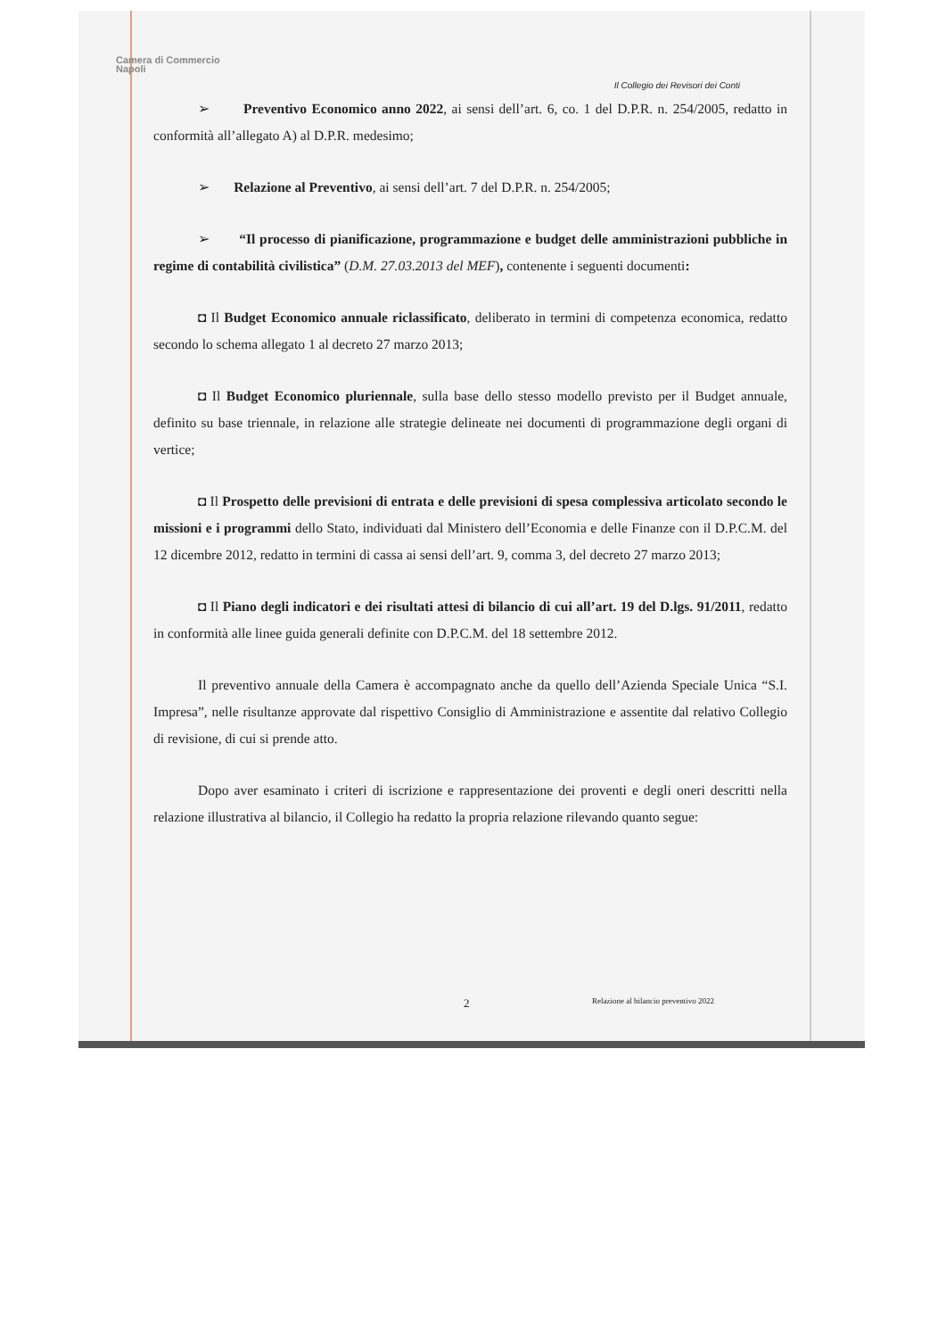Camera di Commercio
Napoli
Il Collegio dei Revisori dei Conti
➢ Preventivo Economico anno 2022, ai sensi dell’art. 6, co. 1 del D.P.R. n. 254/2005, redatto in conformità all’allegato A) al D.P.R. medesimo;
➢ Relazione al Preventivo, ai sensi dell’art. 7 del D.P.R. n. 254/2005;
➢ “Il processo di pianificazione, programmazione e budget delle amministrazioni pubbliche in regime di contabilità civilistica” (D.M. 27.03.2013 del MEF), contenente i seguenti documenti:
◘ Il Budget Economico annuale riclassificato, deliberato in termini di competenza economica, redatto secondo lo schema allegato 1 al decreto 27 marzo 2013;
◘ Il Budget Economico pluriennale, sulla base dello stesso modello previsto per il Budget annuale, definito su base triennale, in relazione alle strategie delineate nei documenti di programmazione degli organi di vertice;
◘ Il Prospetto delle previsioni di entrata e delle previsioni di spesa complessiva articolato secondo le missioni e i programmi dello Stato, individuati dal Ministero dell’Economia e delle Finanze con il D.P.C.M. del 12 dicembre 2012, redatto in termini di cassa ai sensi dell’art. 9, comma 3, del decreto 27 marzo 2013;
◘ Il Piano degli indicatori e dei risultati attesi di bilancio di cui all’art. 19 del D.lgs. 91/2011, redatto in conformità alle linee guida generali definite con D.P.C.M. del 18 settembre 2012.
Il preventivo annuale della Camera è accompagnato anche da quello dell’Azienda Speciale Unica “S.I. Impresa”, nelle risultanze approvate dal rispettivo Consiglio di Amministrazione e assentite dal relativo Collegio di revisione, di cui si prende atto.
Dopo aver esaminato i criteri di iscrizione e rappresentazione dei proventi e degli oneri descritti nella relazione illustrativa al bilancio, il Collegio ha redatto la propria relazione rilevando quanto segue:
2 Relazione al bilancio preventivo 2022